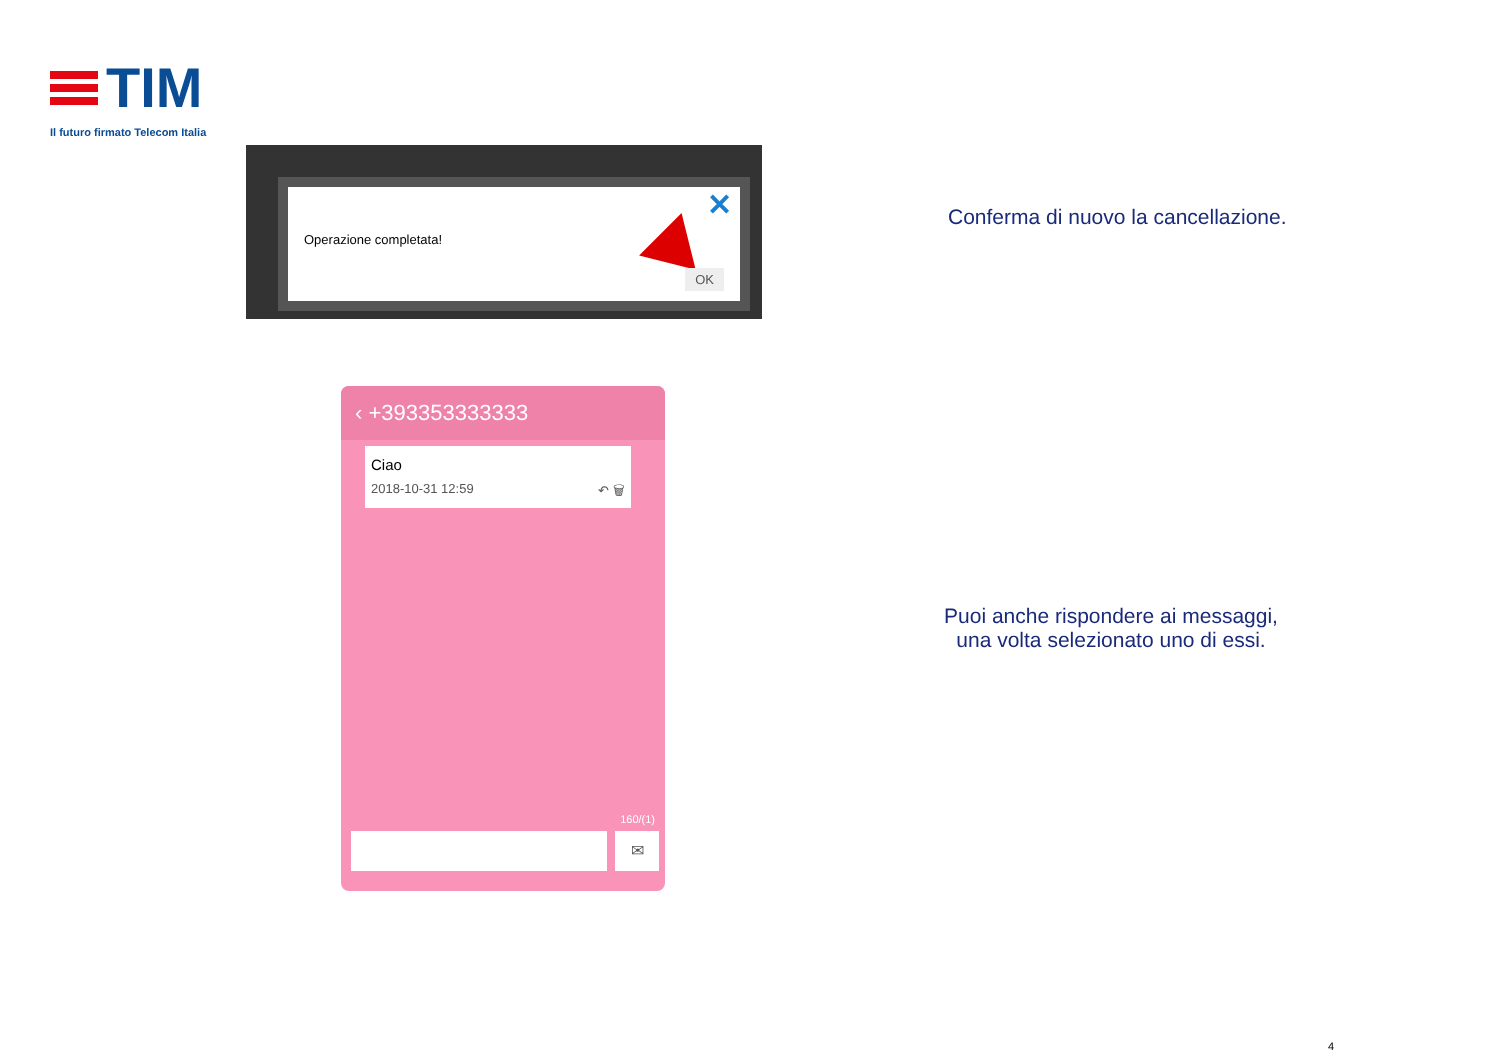TIM
Il futuro firmato Telecom Italia
Operazione completata!
✕
OK
‹ +393353333333
Ciao
2018-10-31 12:59 ↶ 🗑
160/(1)
✉
Conferma di nuovo la cancellazione.
Puoi anche rispondere ai messaggi,
una volta selezionato uno di essi.
4